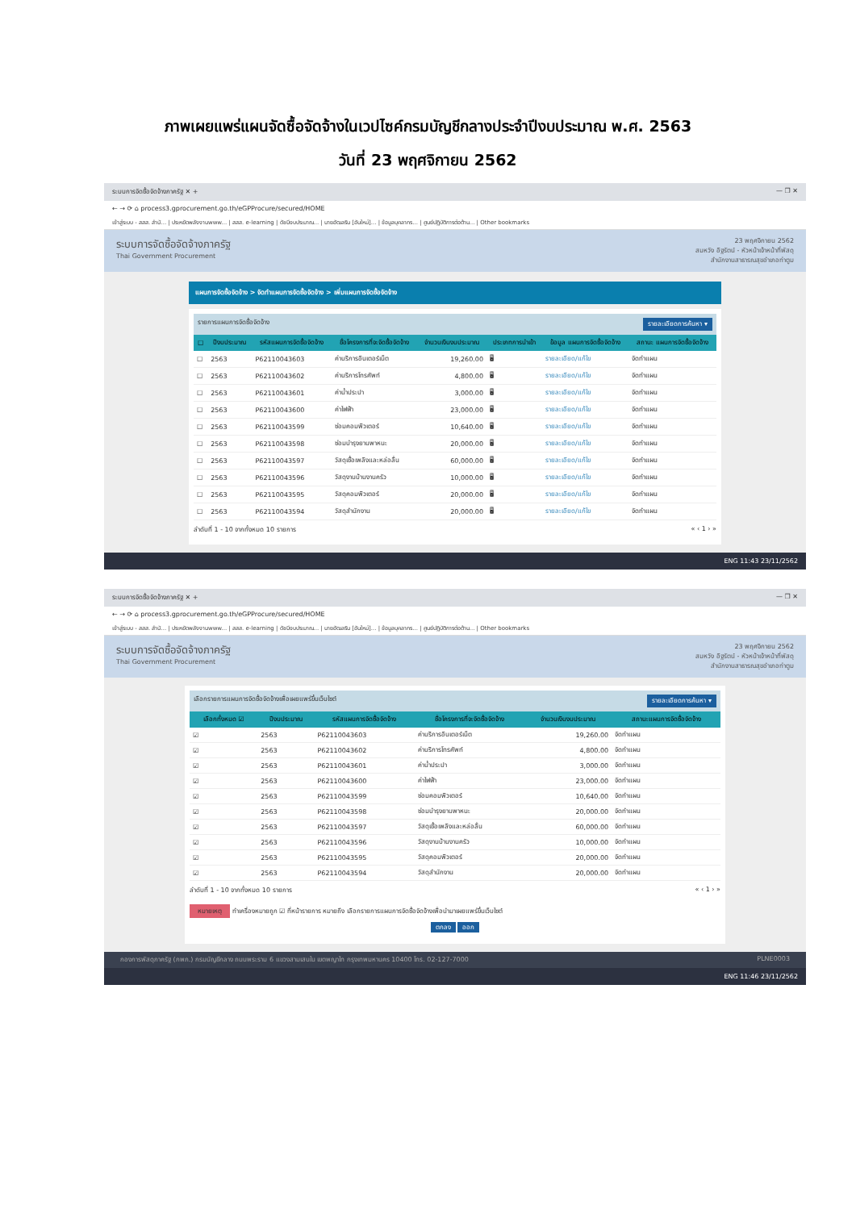ภาพเผยแพร่แผนจัดซื้อจัดจ้างในเวปไซค์กรมบัญชีกลางประจำปีงบประมาณ พ.ศ. 2563
วันที่ 23 พฤศจิกายน 2562
ระบบการจัดซื้อจัดจ้างภาครัฐ ✕ + — ❐ ✕
← → ⟳ ⌂ process3.gprocurement.go.th/eGPProcure/secured/HOME
เข้าสู่ระบบ - สสส. สำนั... | ประหยัดพลังงานwww... | สสส. e-learning | ดัชนีงบประมาณ... | นายอัฒลริน [อันใหม่]... | ข้อมูลบุคลากร... | ศูนย์ปฏิบัติการต่อต้าน... | Other bookmarks
ระบบการจัดซื้อจัดจ้างภาครัฐ
Thai Government Procurement
23 พฤศจิกายน 2562
สมหวัง อิฐรัตน์ - หัวหน้าเจ้าหน้าที่พัสดุ
สำนักงานสาธารณสุขอำเภอท่าตูม
แผนการจัดซื้อจัดจ้าง > จัดทำแผนการจัดซื้อจัดจ้าง > เพิ่มแผนการจัดซื้อจัดจ้าง
รายการแผนการจัดซื้อจัดจ้าง รายละเอียดการค้นหา ▾
| ☐ | ปีงบประมาณ | รหัสแผนการจัดซื้อจัดจ้าง | ชื่อโครงการที่จะจัดซื้อจัดจ้าง | จำนวนเงินงบประมาณ | ประเภทการนำเข้า | ข้อมูล แผนการจัดซื้อจัดจ้าง | สถานะ แผนการจัดซื้อจัดจ้าง |
| --- | --- | --- | --- | --- | --- | --- | --- |
| ☐ | 2563 | P62110043603 | ค่าบริการอินเตอร์เน็ต | 19,260.00 | 🖥 | รายละเอียด/แก้ไข | จัดทำแผน |
| ☐ | 2563 | P62110043602 | ค่าบริการโทรศัพท์ | 4,800.00 | 🖥 | รายละเอียด/แก้ไข | จัดทำแผน |
| ☐ | 2563 | P62110043601 | ค่าน้ำประปา | 3,000.00 | 🖥 | รายละเอียด/แก้ไข | จัดทำแผน |
| ☐ | 2563 | P62110043600 | ค่าไฟฟ้า | 23,000.00 | 🖥 | รายละเอียด/แก้ไข | จัดทำแผน |
| ☐ | 2563 | P62110043599 | ซ่อมคอมพิวเตอร์ | 10,640.00 | 🖥 | รายละเอียด/แก้ไข | จัดทำแผน |
| ☐ | 2563 | P62110043598 | ซ่อมบำรุงยานพาหนะ | 20,000.00 | 🖥 | รายละเอียด/แก้ไข | จัดทำแผน |
| ☐ | 2563 | P62110043597 | วัสดุเชื้อเพลิงและหล่อลื่น | 60,000.00 | 🖥 | รายละเอียด/แก้ไข | จัดทำแผน |
| ☐ | 2563 | P62110043596 | วัสดุงานบ้านงานครัว | 10,000.00 | 🖥 | รายละเอียด/แก้ไข | จัดทำแผน |
| ☐ | 2563 | P62110043595 | วัสดุคอมพิวเตอร์ | 20,000.00 | 🖥 | รายละเอียด/แก้ไข | จัดทำแผน |
| ☐ | 2563 | P62110043594 | วัสดุสำนักงาน | 20,000.00 | 🖥 | รายละเอียด/แก้ไข | จัดทำแผน |
ลำดับที่ 1 - 10 จากทั้งหมด 10 รายการ « ‹ 1 › »
ENG 11:43 23/11/2562
ระบบการจัดซื้อจัดจ้างภาครัฐ ✕ + — ❐ ✕
← → ⟳ ⌂ process3.gprocurement.go.th/eGPProcure/secured/HOME
เข้าสู่ระบบ - สสส. สำนั... | ประหยัดพลังงานwww... | สสส. e-learning | ดัชนีงบประมาณ... | นายอัฒลริน [อันใหม่]... | ข้อมูลบุคลากร... | ศูนย์ปฏิบัติการต่อต้าน... | Other bookmarks
ระบบการจัดซื้อจัดจ้างภาครัฐ
Thai Government Procurement
23 พฤศจิกายน 2562
สมหวัง อิฐรัตน์ - หัวหน้าเจ้าหน้าที่พัสดุ
สำนักงานสาธารณสุขอำเภอท่าตูม
เลือกรายการแผนการจัดซื้อจัดจ้างเพื่อเผยแพร่ขึ้นเว็บไซต์ รายละเอียดการค้นหา ▾
| เลือกทั้งหมด ☑ | ปีงบประมาณ | รหัสแผนการจัดซื้อจัดจ้าง | ชื่อโครงการที่จะจัดซื้อจัดจ้าง | จำนวนเงินงบประมาณ | สถานะแผนการจัดซื้อจัดจ้าง |
| --- | --- | --- | --- | --- | --- |
| ☑ | 2563 | P62110043603 | ค่าบริการอินเตอร์เน็ต | 19,260.00 | จัดทำแผน |
| ☑ | 2563 | P62110043602 | ค่าบริการโทรศัพท์ | 4,800.00 | จัดทำแผน |
| ☑ | 2563 | P62110043601 | ค่าน้ำประปา | 3,000.00 | จัดทำแผน |
| ☑ | 2563 | P62110043600 | ค่าไฟฟ้า | 23,000.00 | จัดทำแผน |
| ☑ | 2563 | P62110043599 | ซ่อมคอมพิวเตอร์ | 10,640.00 | จัดทำแผน |
| ☑ | 2563 | P62110043598 | ซ่อมบำรุงยานพาหนะ | 20,000.00 | จัดทำแผน |
| ☑ | 2563 | P62110043597 | วัสดุเชื้อเพลิงและหล่อลื่น | 60,000.00 | จัดทำแผน |
| ☑ | 2563 | P62110043596 | วัสดุงานบ้านงานครัว | 10,000.00 | จัดทำแผน |
| ☑ | 2563 | P62110043595 | วัสดุคอมพิวเตอร์ | 20,000.00 | จัดทำแผน |
| ☑ | 2563 | P62110043594 | วัสดุสำนักงาน | 20,000.00 | จัดทำแผน |
ลำดับที่ 1 - 10 จากทั้งหมด 10 รายการ « ‹ 1 › »
หมายเหตุ ทำเครื่องหมายถูก ☑ ที่หน้ารายการ หมายถึง เลือกรายการแผนการจัดซื้อจัดจ้างเพื่อนำมาเผยแพร่ขึ้นเว็บไซต์
ตกลง ออก
กองการพัสดุภาครัฐ (กพภ.) กรมบัญชีกลาง ถนนพระราม 6 แขวงสามเสนใน เขตพญาไท กรุงเทพมหานคร 10400 โทร. 02-127-7000 PLNE0003
ENG 11:46 23/11/2562